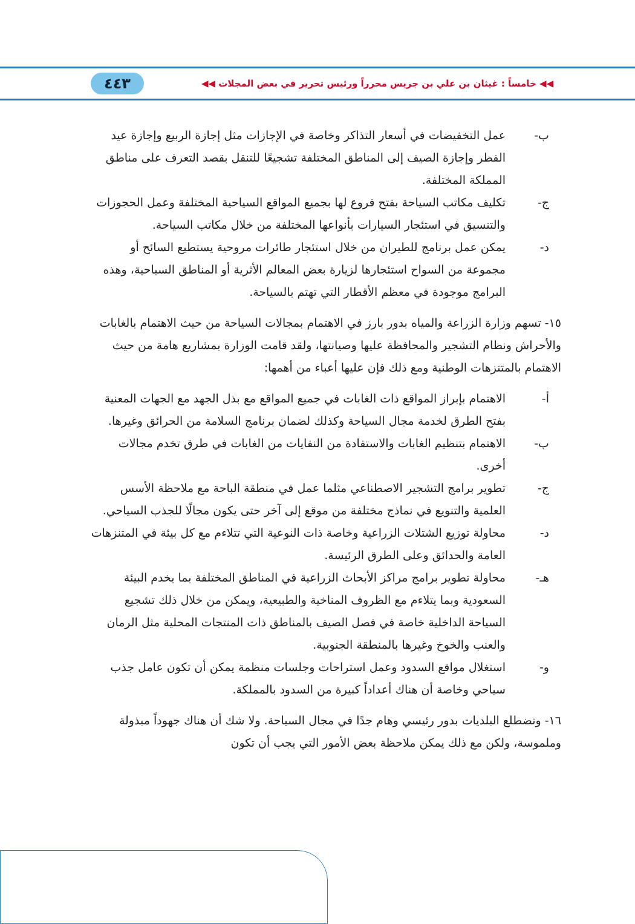◀◀ خامساً : غيثان بن علي بن جريس محرراً ورئيس تحرير في بعض المجلات ◀◀ ٤٤٣
ب- عمل التخفيضات في أسعار التذاكر وخاصة في الإجازات مثل إجازة الربيع وإجازة عيد الفطر وإجازة الصيف إلى المناطق المختلفة تشجيعًا للتنقل بقصد التعرف على مناطق المملكة المختلفة.
ج- تكليف مكاتب السياحة بفتح فروع لها بجميع المواقع السياحية المختلفة وعمل الحجوزات والتنسيق في استئجار السيارات بأنواعها المختلفة من خلال مكاتب السياحة.
د- يمكن عمل برنامج للطيران من خلال استئجار طائرات مروحية يستطيع السائح أو مجموعة من السواح استئجارها لزيارة بعض المعالم الأثرية أو المناطق السياحية، وهذه البرامج موجودة في معظم الأقطار التي تهتم بالسياحة.
١٥- تسهم وزارة الزراعة والمياه بدور بارز في الاهتمام بمجالات السياحة من حيث الاهتمام بالغابات والأحراش ونظام التشجير والمحافظة عليها وصيانتها، ولقد قامت الوزارة بمشاريع هامة من حيث الاهتمام بالمتنزهات الوطنية ومع ذلك فإن عليها أعباء من أهمها:
أ- الاهتمام بإبراز المواقع ذات الغابات في جميع المواقع مع بذل الجهد مع الجهات المعنية بفتح الطرق لخدمة مجال السياحة وكذلك لضمان برنامج السلامة من الحرائق وغيرها.
ب- الاهتمام بتنظيم الغابات والاستفادة من النفايات من الغابات في طرق تخدم مجالات أخرى.
ج- تطوير برامج التشجير الاصطناعي مثلما عمل في منطقة الباحة مع ملاحظة الأسس العلمية والتنويع في نماذج مختلفة من موقع إلى آخر حتى يكون مجالًا للجذب السياحي.
د- محاولة توزيع الشتلات الزراعية وخاصة ذات النوعية التي تتلاءم مع كل بيئة في المتنزهات العامة والحدائق وعلى الطرق الرئيسة.
هـ- محاولة تطوير برامج مراكز الأبحاث الزراعية في المناطق المختلفة بما يخدم البيئة السعودية وبما يتلاءم مع الظروف المناخية والطبيعية، ويمكن من خلال ذلك تشجيع السياحة الداخلية خاصة في فصل الصيف بالمناطق ذات المنتجات المحلية مثل الرمان والعنب والخوخ وغيرها بالمنطقة الجنوبية.
و- استغلال مواقع السدود وعمل استراحات وجلسات منظمة يمكن أن تكون عامل جذب سياحي وخاصة أن هناك أعداداً كبيرة من السدود بالمملكة.
١٦- وتضطلع البلديات بدور رئيسي وهام جدًا في مجال السياحة. ولا شك أن هناك جهوداً مبذولة وملموسة، ولكن مع ذلك يمكن ملاحظة بعض الأمور التي يجب أن تكون